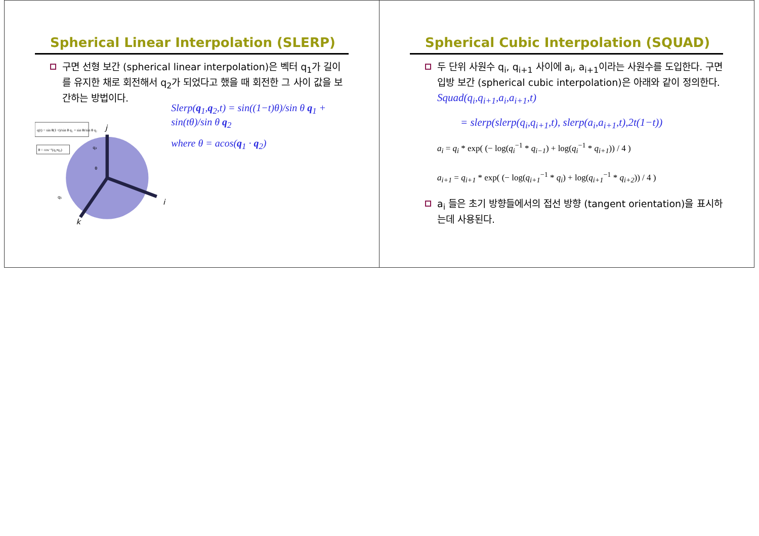Spherical Linear Interpolation (SLERP)
구면 선형 보간 (spherical linear interpolation)은 벡터 q<sub>1</sub>가 길이를 유지한 채로 회전해서 q<sub>2</sub>가 되었다고 했을 때 회전한 그 사이 값을 보간하는 방법이다.
q(t) = sin θ(1−t)/sin θ q₁ + sin θt/sin θ q₂
θ = cos⁻¹(q₁•q₂)
j
i
k
θ
q₁
q₂
Slerp(q<sub>1</sub>,q<sub>2</sub>,t) = sin((1−t)θ)/sin θ q<sub>1</sub> + sin(tθ)/sin θ q<sub>2</sub>
where θ = acos(q<sub>1</sub> · q<sub>2</sub>)
Spherical Cubic Interpolation (SQUAD)
두 단위 사원수 q<sub>i</sub>, q<sub>i+1</sub> 사이에 a<sub>i</sub>, a<sub>i+1</sub>이라는 사원수를 도입한다. 구면 입방 보간 (spherical cubic interpolation)은 아래와 같이 정의한다.
Squad(q<sub>i</sub>,q<sub>i+1</sub>,a<sub>i</sub>,a<sub>i+1</sub>,t)
= slerp(slerp(q<sub>i</sub>,q<sub>i+1</sub>,t), slerp(a<sub>i</sub>,a<sub>i+1</sub>,t),2t(1−t))
a<sub>i</sub> = q<sub>i</sub> * exp( (− log(q<sub>i</sub><sup>−1</sup> * q<sub>i−1</sub>) + log(q<sub>i</sub><sup>−1</sup> * q<sub>i+1</sub>)) / 4 )
a<sub>i+1</sub> = q<sub>i+1</sub> * exp( (− log(q<sub>i+1</sub><sup>−1</sup> * q<sub>i</sub>) + log(q<sub>i+1</sub><sup>−1</sup> * q<sub>i+2</sub>)) / 4 )
a<sub>i</sub> 들은 초기 방향들에서의 접선 방향 (tangent orientation)을 표시하는데 사용된다.